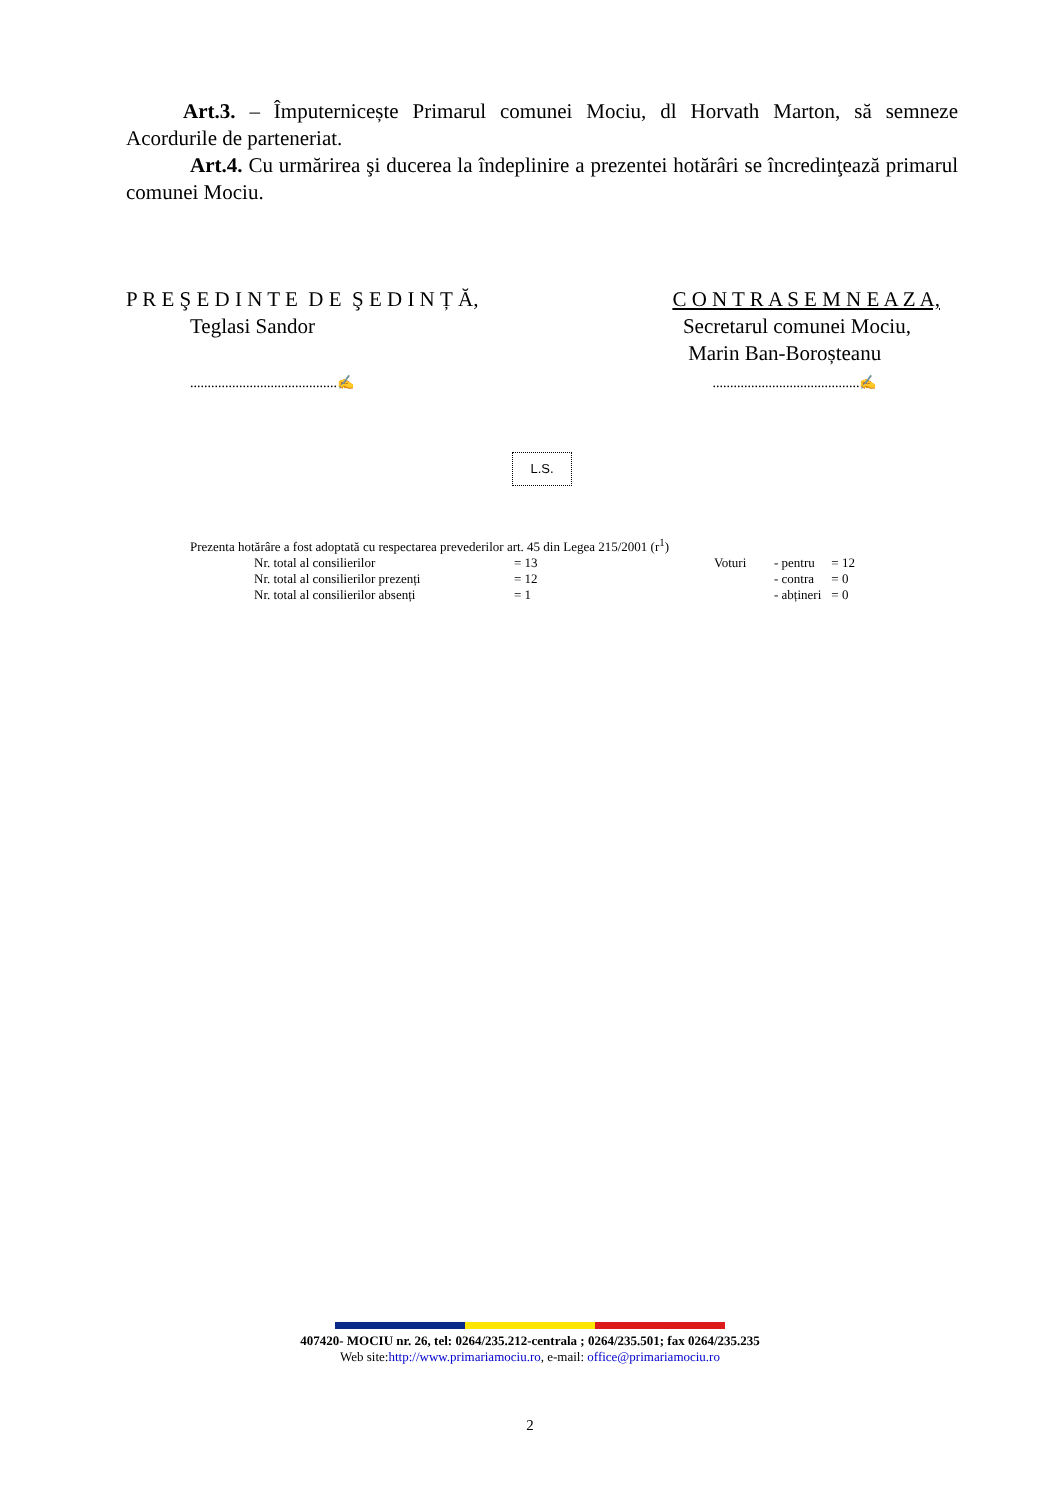Art.3. – Împuternicește Primarul comunei Mociu, dl Horvath Marton, să semneze Acordurile de parteneriat.
Art.4. Cu urmărirea şi ducerea la îndeplinire a prezentei hotărâri se încredinţează primarul comunei Mociu.
P R E Ş E D I N T E D E Ş E D I N Ț Ă,
Teglasi Sandor
..........................................✍
C O N T R A S E M N E A Z A,
Secretarul comunei Mociu,
Marin Ban-Boroșteanu
..........................................✍
L.S.
Prezenta hotărâre a fost adoptată cu respectarea prevederilor art. 45 din Legea 215/2001 (r<sup>1</sup>)
| | Nr. total al consilierilor | = 13 | Voturi | - pentru | = 12 |
| | Nr. total al consilierilor prezenți | = 12 | | - contra | = 0 |
| | Nr. total al consilierilor absenți | = 1 | | - abțineri | = 0 |
407420- MOCIU nr. 26, tel: 0264/235.212-centrala ; 0264/235.501; fax 0264/235.235
Web site:http://www.primariamociu.ro, e-mail: office@primariamociu.ro
2